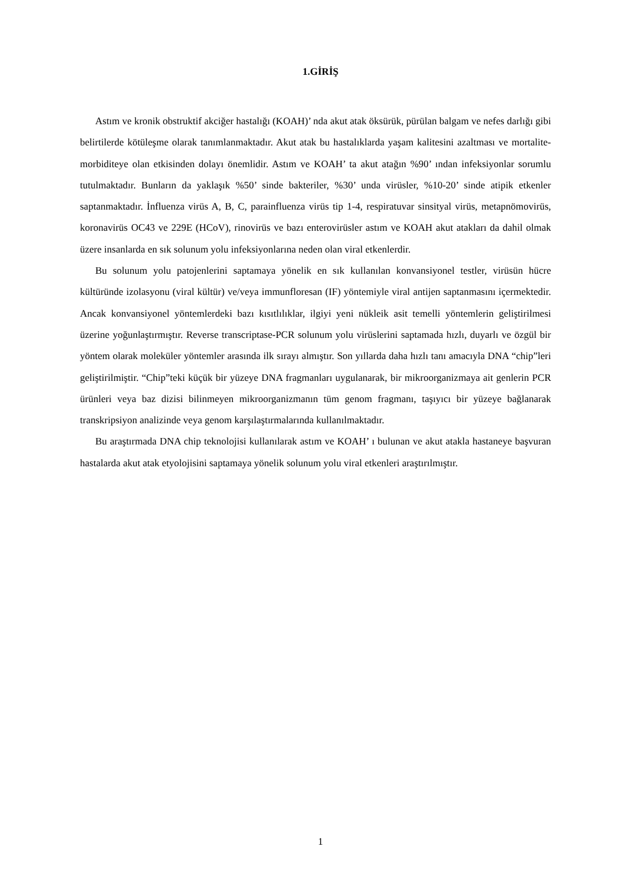1.GİRİŞ
Astım ve kronik obstruktif akciğer hastalığı (KOAH)’ nda akut atak öksürük, pürülan balgam ve nefes darlığı gibi belirtilerde kötüleşme olarak tanımlanmaktadır. Akut atak bu hastalıklarda yaşam kalitesini azaltması ve mortalite-morbiditeye olan etkisinden dolayı önemlidir. Astım ve KOAH’ ta akut atağın %90’ ından infeksiyonlar sorumlu tutulmaktadır. Bunların da yaklaşık %50’ sinde bakteriler, %30’ unda virüsler, %10-20’ sinde atipik etkenler saptanmaktadır. İnfluenza virüs A, B, C, parainfluenza virüs tip 1-4, respiratuvar sinsityal virüs, metapnömovirüs, koronavirüs OC43 ve 229E (HCoV), rinovirüs ve bazı enterovirüsler astım ve KOAH akut atakları da dahil olmak üzere insanlarda en sık solunum yolu infeksiyonlarına neden olan viral etkenlerdir.
Bu solunum yolu patojenlerini saptamaya yönelik en sık kullanılan konvansiyonel testler, virüsün hücre kültüründe izolasyonu (viral kültür) ve/veya immunfloresan (IF) yöntemiyle viral antijen saptanmasını içermektedir. Ancak konvansiyonel yöntemlerdeki bazı kısıtlılıklar, ilgiyi yeni nükleik asit temelli yöntemlerin geliştirilmesi üzerine yoğunlaştırmıştır. Reverse transcriptase-PCR solunum yolu virüslerini saptamada hızlı, duyarlı ve özgül bir yöntem olarak moleküler yöntemler arasında ilk sırayı almıştır. Son yıllarda daha hızlı tanı amacıyla DNA “chip”leri geliştirilmiştir. “Chip”teki küçük bir yüzeye DNA fragmanları uygulanarak, bir mikroorganizmaya ait genlerin PCR ürünleri veya baz dizisi bilinmeyen mikroorganizmanın tüm genom fragmanı, taşıyıcı bir yüzeye bağlanarak transkripsiyon analizinde veya genom karşılaştırmalarında kullanılmaktadır.
Bu araştırmada DNA chip teknolojisi kullanılarak astım ve KOAH’ ı bulunan ve akut atakla hastaneye başvuran hastalarda akut atak etyolojisini saptamaya yönelik solunum yolu viral etkenleri araştırılmıştır.
1